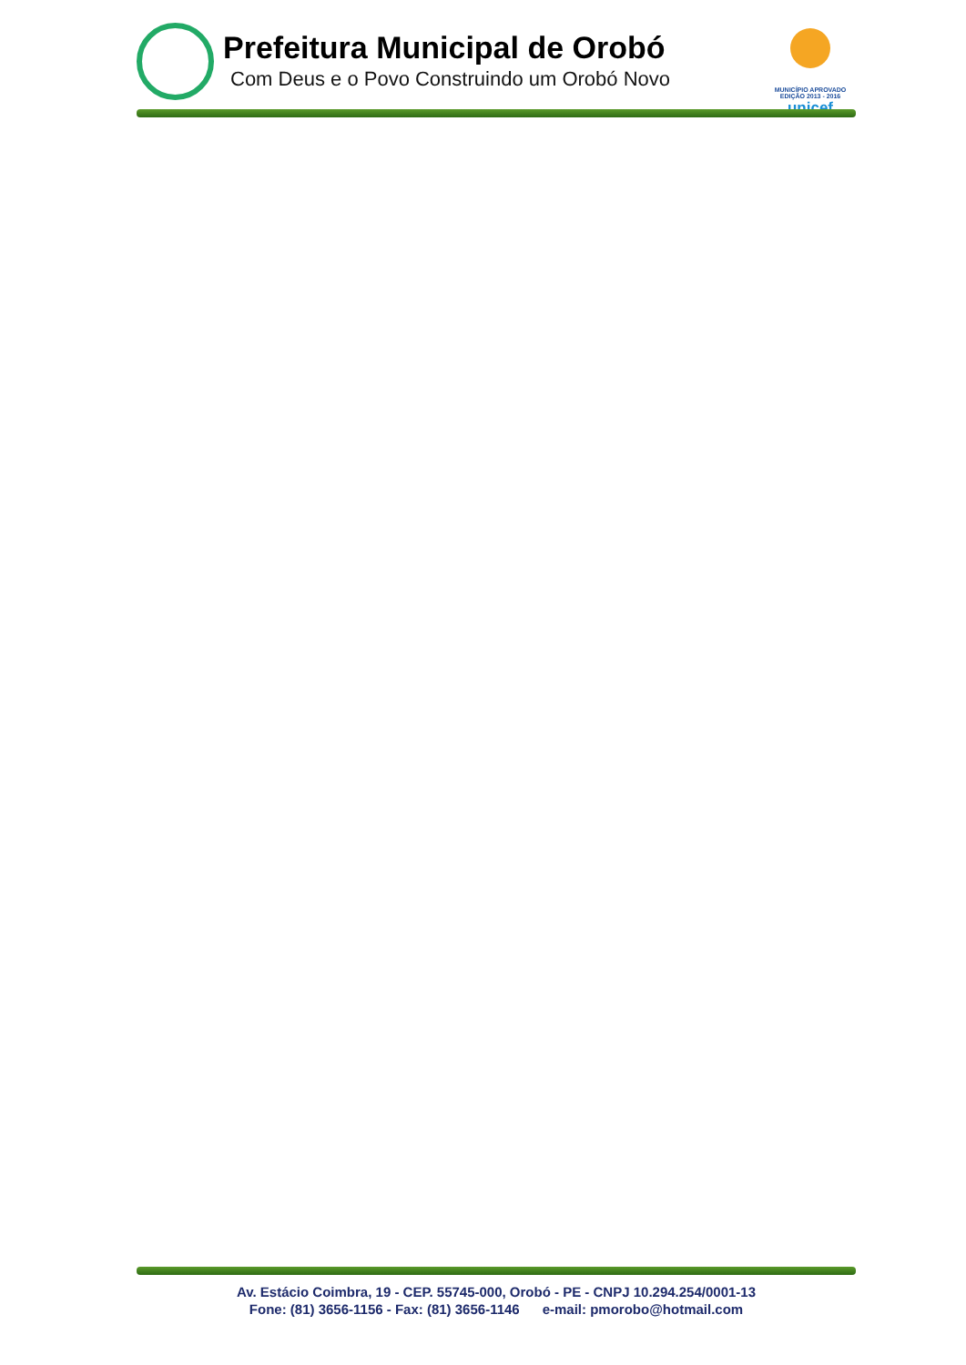Prefeitura Municipal de Orobó
Com Deus e o Povo Construindo um Orobó Novo
MUNICÍPIO APROVADO EDIÇÃO 2013 - 2016
unicef
Av. Estácio Coimbra, 19 - CEP. 55745-000, Orobó - PE - CNPJ 10.294.254/0001-13
Fone: (81) 3656-1156 - Fax: (81) 3656-1146 e-mail: pmorobo@hotmail.com